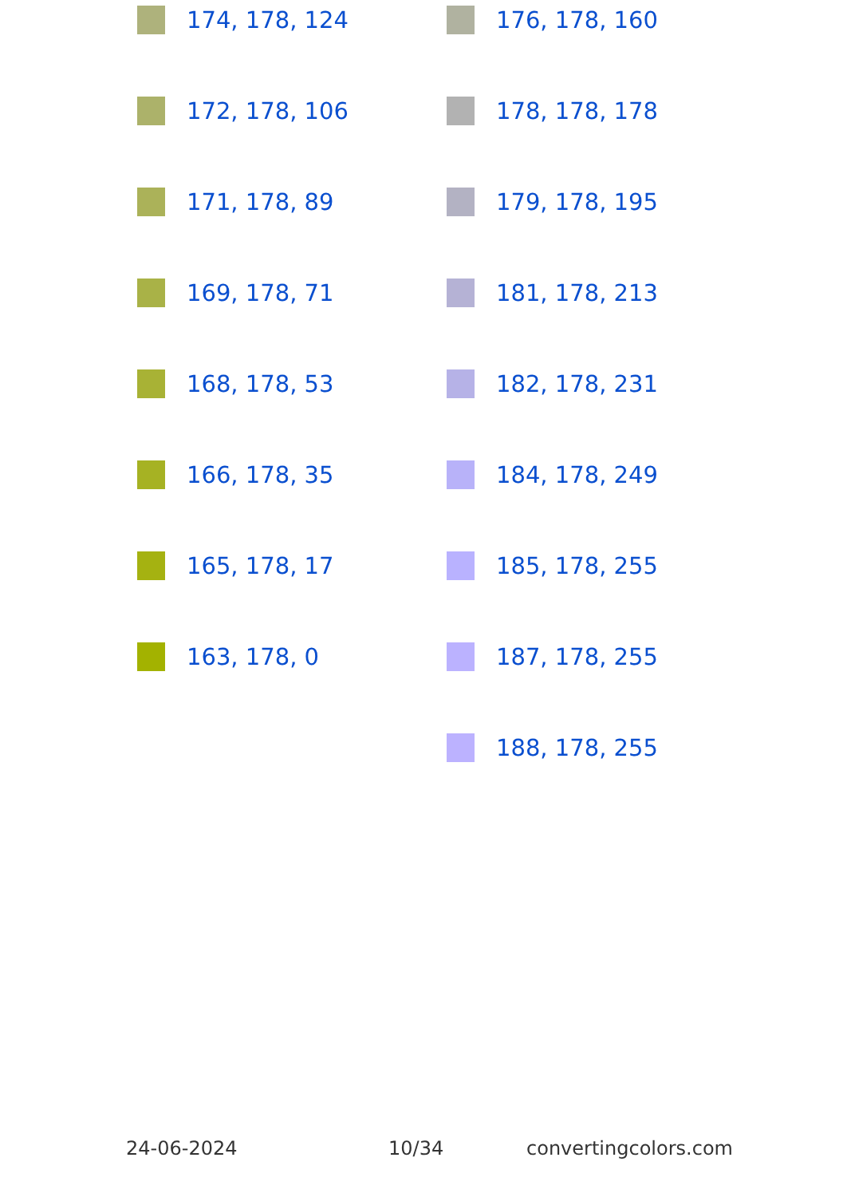174, 178, 124
172, 178, 106
171, 178, 89
169, 178, 71
168, 178, 53
166, 178, 35
165, 178, 17
163, 178, 0
176, 178, 160
178, 178, 178
179, 178, 195
181, 178, 213
182, 178, 231
184, 178, 249
185, 178, 255
187, 178, 255
188, 178, 255
24-06-2024 10/34 convertingcolors.com